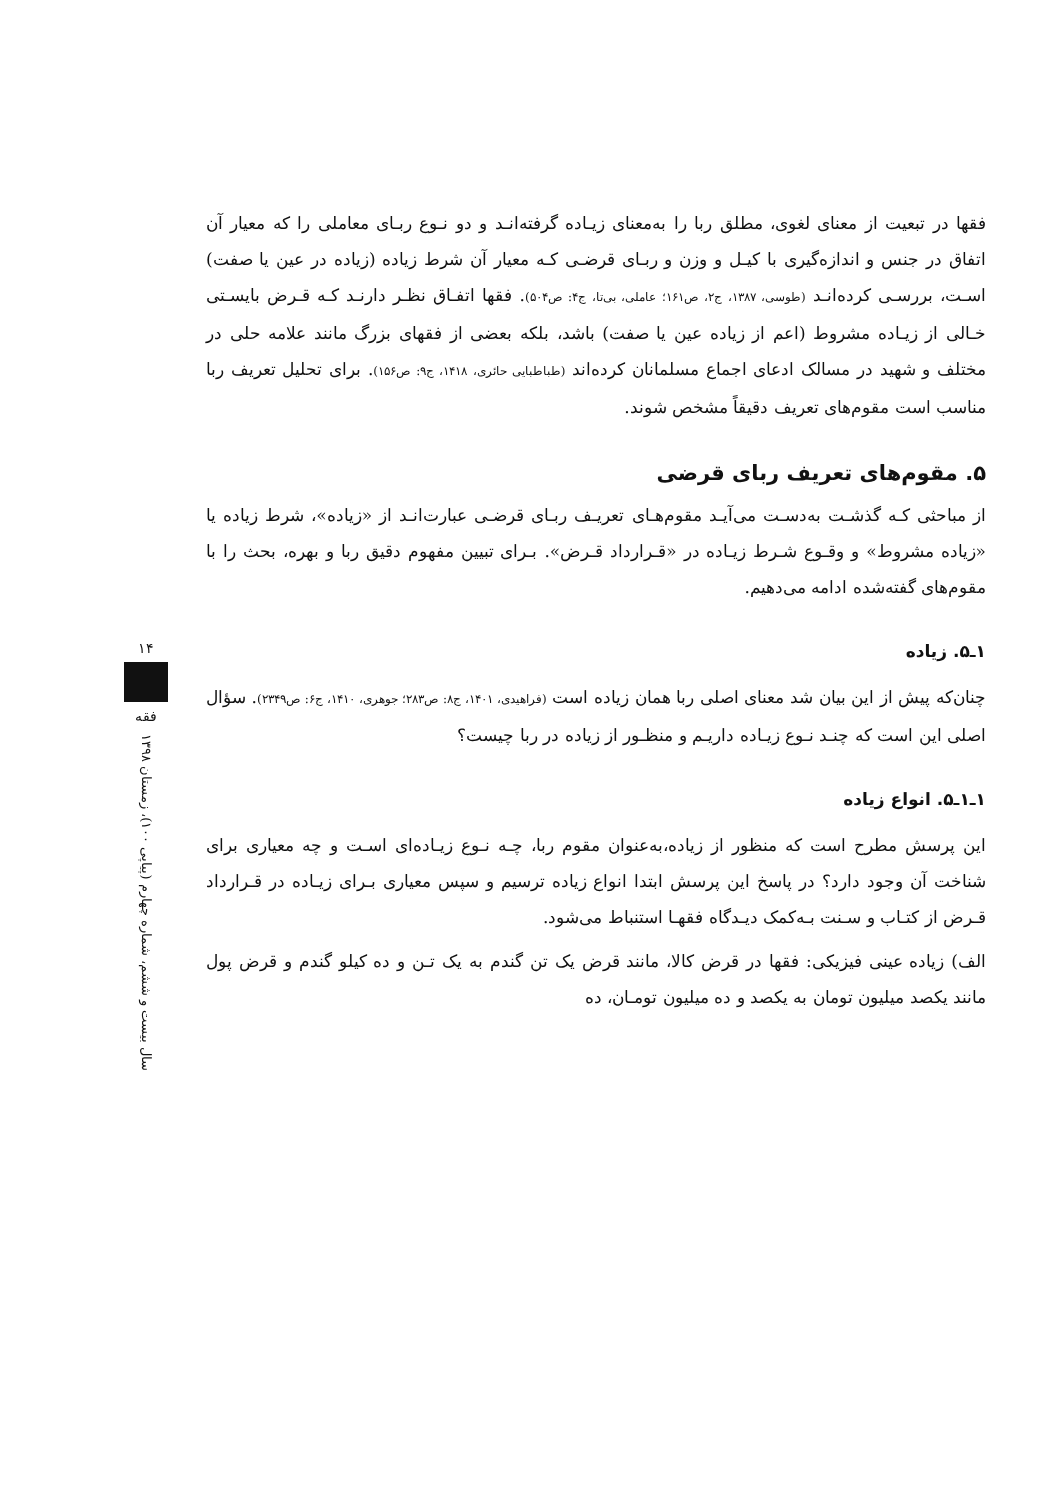فقها در تبعیت از معنای لغوی، مطلق ربا را به‌معنای زیـاده گرفته‌انـد و دو نـوع ربـای معاملی را که معیار آن اتفاق در جنس و اندازه‌گیری با کیـل و وزن و ربـای قرضـی کـه معیار آن شرط زیاده (زیاده در عین یا صفت) اسـت، بررسـی کرده‌انـد (طوسی، ۱۳۸۷، ج۲، ص۱۶۱؛ عاملی، بی‌تا، ج۴: ص۵۰۴). فقها اتفـاق نظـر دارنـد کـه قـرض بایسـتی خـالی از زیـاده مشروط (اعم از زیاده عین یا صفت) باشد، بلکه بعضی از فقهای بزرگ مانند علامه حلی در مختلف و شهید در مسالک ادعای اجماع مسلمانان کرده‌اند (طباطبایی حائری، ۱۴۱۸، ج۹: ص۱۵۶). برای تحلیل تعریف ربا مناسب است مقوم‌های تعریف دقیقاً مشخص شوند.
۵. مقوم‌های تعریف ربای قرضی
از مباحثی کـه گذشـت به‌دسـت می‌آیـد مقوم‌هـای تعریـف ربـای قرضـی عبارت‌انـد از «زیاده»، شرط زیاده یا «زیاده مشروط» و وقـوع شـرط زیـاده در «قـرارداد قـرض». بـرای تبیین مفهوم دقیق ربا و بهره، بحث را با مقوم‌های گفته‌شده ادامه می‌دهیم.
۱ـ۵. زیاده
چنان‌که پیش از این بیان شد معنای اصلی ربا همان زیاده است (فراهیدی، ۱۴۰۱، ج۸: ص۲۸۳؛ جوهری، ۱۴۱۰، ج۶: ص۲۳۴۹). سؤال اصلی این است که چنـد نـوع زیـاده داریـم و منظـور از زیاده در ربا چیست؟
۱ـ۱ـ۵. انواع زیاده
این پرسش مطرح است که منظور از زیاده،به‌عنوان مقوم ربا، چـه نـوع زیـاده‌ای اسـت و چه معیاری برای شناخت آن وجود دارد؟ در پاسخ این پرسش ابتدا انواع زیاده ترسیم و سپس معیاری بـرای زیـاده در قـرارداد قـرض از کتـاب و سـنت بـه‌کمک دیـدگاه فقهـا استنباط می‌شود.
الف) زیاده عینی فیزیکی: فقها در قرض کالا، مانند قرض یک تن گندم به یک تـن و ده کیلو گندم و قرض پول مانند یکصد میلیون تومان به یکصد و ده میلیون تومـان، ده
۱۴
فقه
سال بیست و ششم، شماره چهارم (پیاپی ۱۰۰)، زمستان ۱۳۹۸